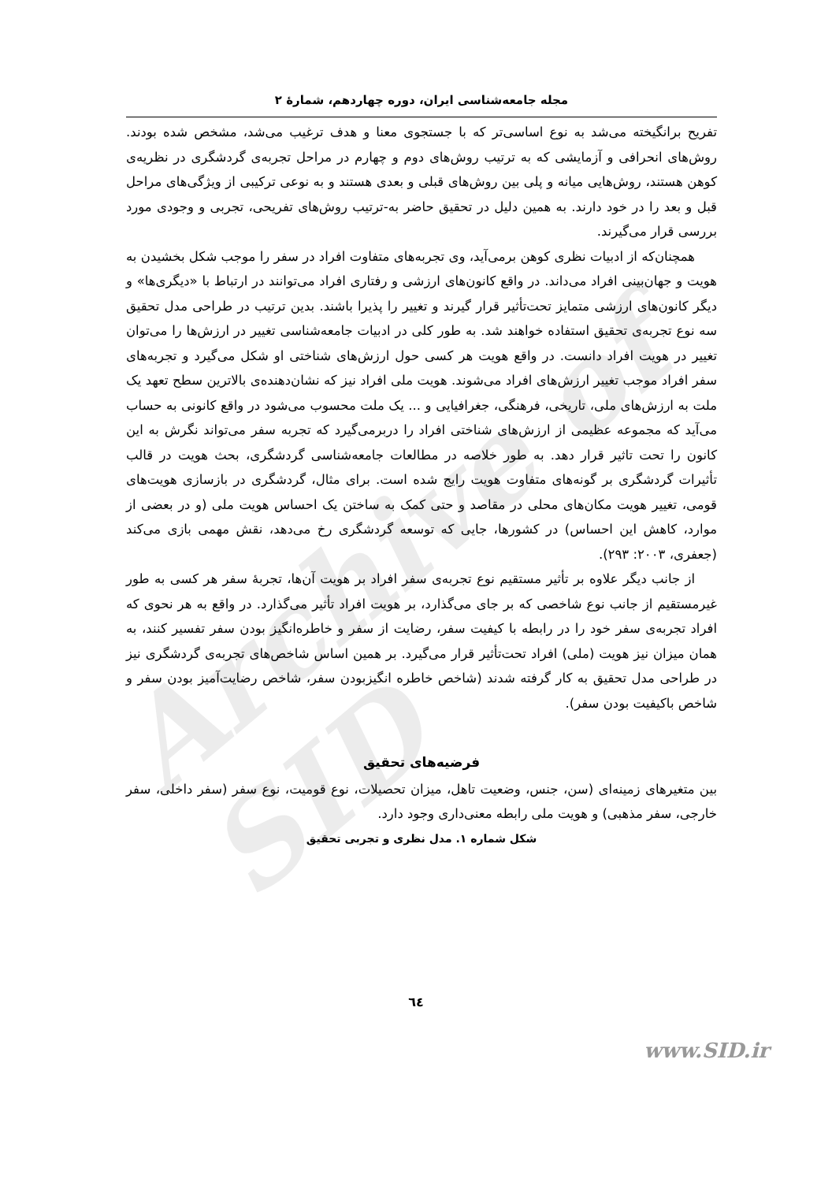Archive of SID
مجله جامعه‌شناسی ایران، دوره چهاردهم، شمارهٔ ۲
تفریح برانگیخته می‌شد به نوع اساسی‌تر که با جستجوی معنا و هدف ترغیب می‌شد، مشخص شده بودند. روش‌های انحرافی و آزمایشی که به ترتیب روش‌های دوم و چهارم در مراحل تجربه‌ی گردشگری در نظریه‌ی کوهن هستند، روش‌هایی میانه و پلی بین روش‌های قبلی و بعدی هستند و به نوعی ترکیبی از ویژگی‌های مراحل قبل و بعد را در خود دارند. به همین دلیل در تحقیق حاضر به-ترتیب روش‌های تفریحی، تجربی و وجودی مورد بررسی قرار می‌گیرند.
همچنان‌که از ادبیات نظری کوهن برمی‌آید، وی تجربه‌های متفاوت افراد در سفر را موجب شکل بخشیدن به هویت و جهان‌بینی افراد می‌داند. در واقع کانون‌های ارزشی و رفتاری افراد می‌توانند در ارتباط با «دیگری‌ها» و دیگر کانون‌های ارزشی متمایز تحت‌تأثیر قرار گیرند و تغییر را پذیرا باشند. بدین ترتیب در طراحی مدل تحقیق سه نوع تجربه‌ی تحقیق استفاده خواهند شد. به طور کلی در ادبیات جامعه‌شناسی تغییر در ارزش‌ها را می‌توان تغییر در هویت افراد دانست. در واقع هویت هر کسی حول ارزش‌های شناختی او شکل می‌گیرد و تجربه‌های سفر افراد موجب تغییر ارزش‌های افراد می‌شوند. هویت ملی افراد نیز که نشان‌دهنده‌ی بالاترین سطح تعهد یک ملت به ارزش‌های ملی، تاریخی، فرهنگی، جغرافیایی و ... یک ملت محسوب می‌شود در واقع کانونی به حساب می‌آید که مجموعه عظیمی از ارزش‌های شناختی افراد را دربرمی‌گیرد که تجربه سفر می‌تواند نگرش به این کانون را تحت تاثیر قرار دهد. به طور خلاصه در مطالعات جامعه‌شناسی گردشگری، بحث هویت در قالب تأثیرات گردشگری بر گونه‌های متفاوت هویت رایج شده است. برای مثال، گردشگری در بازسازی هویت‌های قومی، تغییر هویت مکان‌های محلی در مقاصد و حتی کمک به ساختن یک احساس هویت ملی (و در بعضی از موارد، کاهش این احساس) در کشورها، جایی که توسعه گردشگری رخ می‌دهد، نقش مهمی بازی می‌کند (جعفری، ۲۰۰۳: ۲۹۳).
از جانب دیگر علاوه بر تأثیر مستقیم نوع تجربه‌ی سفر افراد بر هویت آن‌ها، تجربهٔ سفر هر کسی به طور غیرمستقیم از جانب نوع شاخصی که بر جای می‌گذارد، بر هویت افراد تأثیر می‌گذارد. در واقع به هر نحوی که افراد تجربه‌ی سفر خود را در رابطه با کیفیت سفر، رضایت از سفر و خاطره‌انگیز بودن سفر تفسیر کنند، به همان میزان نیز هویت (ملی) افراد تحت‌تأثیر قرار می‌گیرد. بر همین اساس شاخص‌های تجربه‌ی گردشگری نیز در طراحی مدل تحقیق به کار گرفته شدند (شاخص خاطره انگیزبودن سفر، شاخص رضایت‌آمیز بودن سفر و شاخص باکیفیت بودن سفر).
فرضیه‌های تحقیق
بین متغیرهای زمینه‌ای (سن، جنس، وضعیت تاهل، میزان تحصیلات، نوع قومیت، نوع سفر (سفر داخلی، سفر خارجی، سفر مذهبی) و هویت ملی رابطه معنی‌داری وجود دارد.
شکل شماره ۱. مدل نظری و تجربی تحقیق
٦٤
www.SID.ir